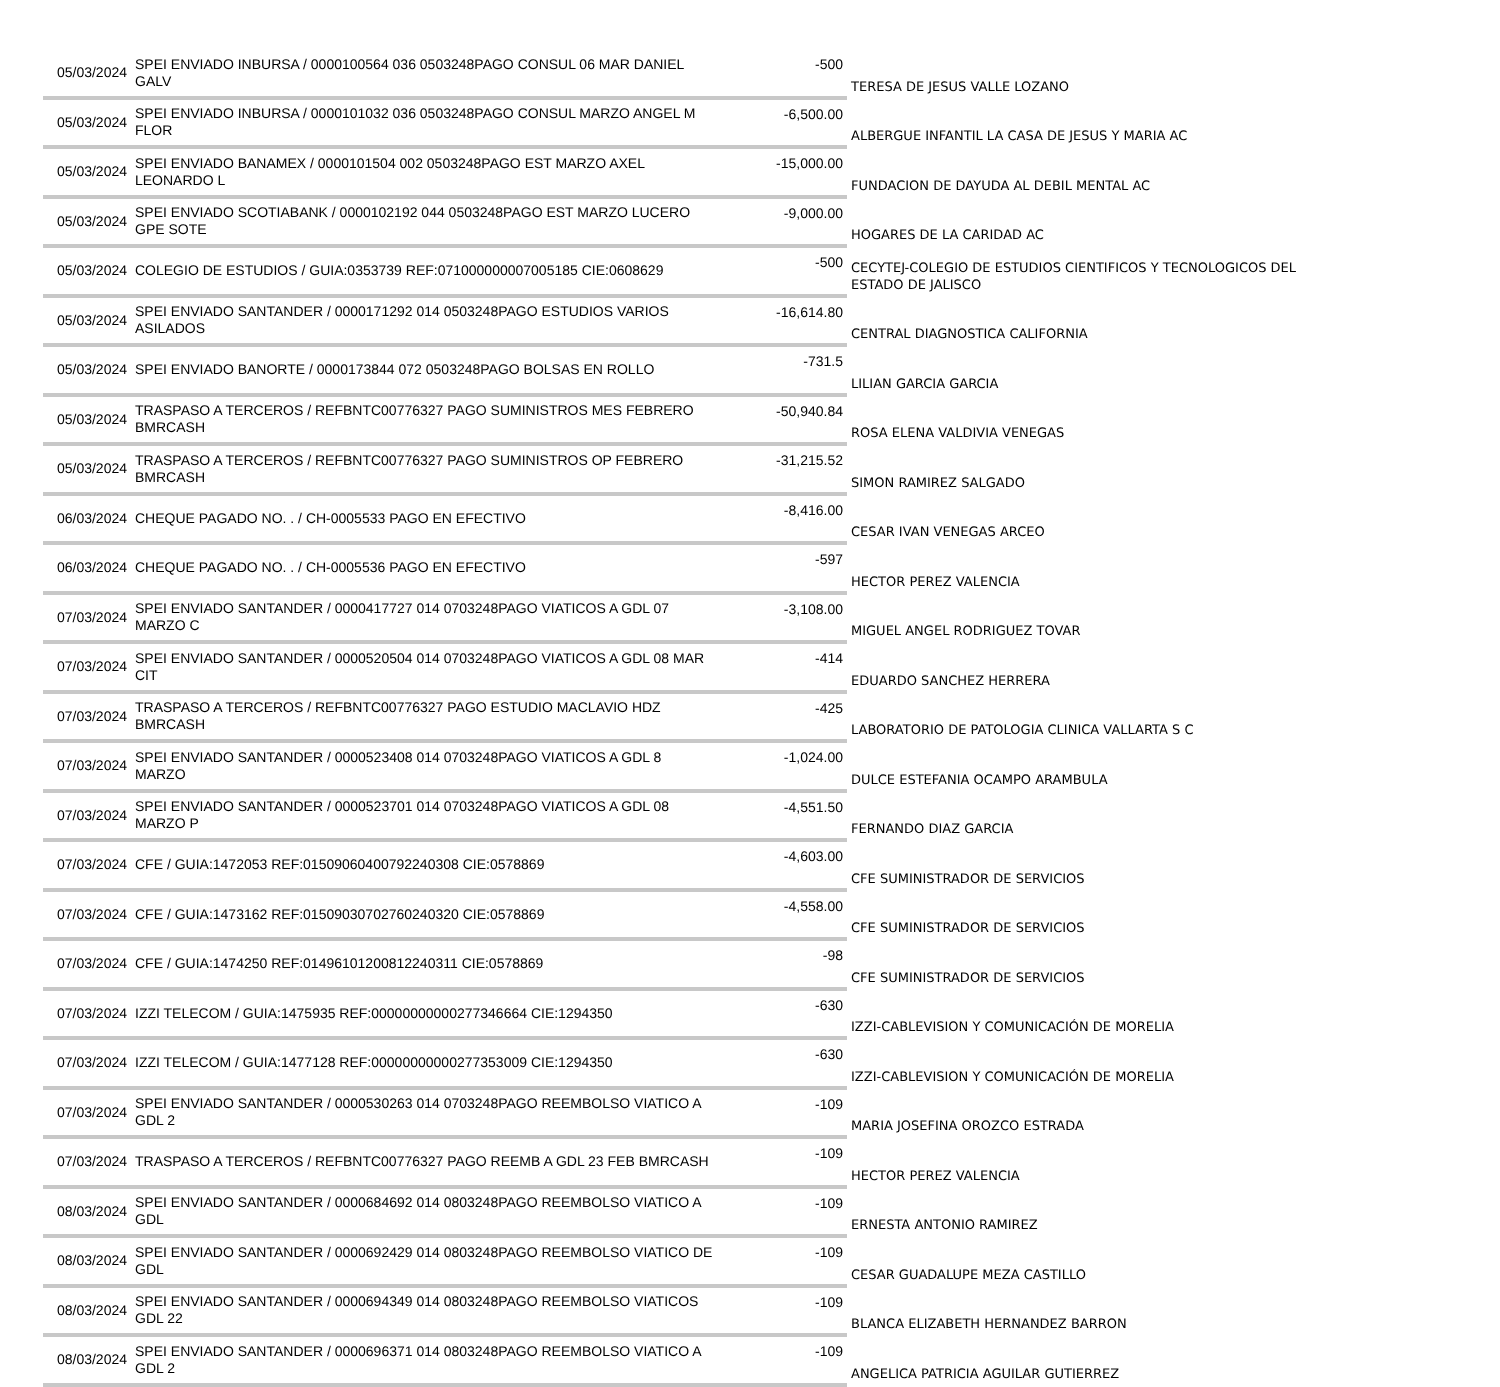| 05/03/2024 | SPEI ENVIADO INBURSA / 0000100564 036 0503248PAGO CONSUL 06 MAR DANIEL GALV | -500 | TERESA DE JESUS VALLE LOZANO |
| 05/03/2024 | SPEI ENVIADO INBURSA / 0000101032 036 0503248PAGO CONSUL MARZO ANGEL M FLOR | -6,500.00 | ALBERGUE INFANTIL LA CASA DE JESUS Y MARIA AC |
| 05/03/2024 | SPEI ENVIADO BANAMEX / 0000101504 002 0503248PAGO EST MARZO AXEL LEONARDO L | -15,000.00 | FUNDACION DE DAYUDA AL DEBIL MENTAL AC |
| 05/03/2024 | SPEI ENVIADO SCOTIABANK / 0000102192 044 0503248PAGO EST MARZO LUCERO GPE SOTE | -9,000.00 | HOGARES DE LA CARIDAD AC |
| 05/03/2024 | COLEGIO DE ESTUDIOS / GUIA:0353739 REF:071000000007005185 CIE:0608629 | -500 | CECYTEJ-COLEGIO DE ESTUDIOS CIENTIFICOS Y TECNOLOGICOS DEL ESTADO DE JALISCO |
| 05/03/2024 | SPEI ENVIADO SANTANDER / 0000171292 014 0503248PAGO ESTUDIOS VARIOS ASILADOS | -16,614.80 | CENTRAL DIAGNOSTICA CALIFORNIA |
| 05/03/2024 | SPEI ENVIADO BANORTE / 0000173844 072 0503248PAGO BOLSAS EN ROLLO | -731.5 | LILIAN GARCIA GARCIA |
| 05/03/2024 | TRASPASO A TERCEROS / REFBNTC00776327 PAGO SUMINISTROS MES FEBRERO BMRCASH | -50,940.84 | ROSA ELENA VALDIVIA VENEGAS |
| 05/03/2024 | TRASPASO A TERCEROS / REFBNTC00776327 PAGO SUMINISTROS OP FEBRERO BMRCASH | -31,215.52 | SIMON RAMIREZ SALGADO |
| 06/03/2024 | CHEQUE PAGADO NO. . / CH-0005533 PAGO EN EFECTIVO | -8,416.00 | CESAR IVAN VENEGAS ARCEO |
| 06/03/2024 | CHEQUE PAGADO NO. . / CH-0005536 PAGO EN EFECTIVO | -597 | HECTOR PEREZ VALENCIA |
| 07/03/2024 | SPEI ENVIADO SANTANDER / 0000417727 014 0703248PAGO VIATICOS A GDL 07 MARZO C | -3,108.00 | MIGUEL ANGEL RODRIGUEZ TOVAR |
| 07/03/2024 | SPEI ENVIADO SANTANDER / 0000520504 014 0703248PAGO VIATICOS A GDL 08 MAR CIT | -414 | EDUARDO SANCHEZ HERRERA |
| 07/03/2024 | TRASPASO A TERCEROS / REFBNTC00776327 PAGO ESTUDIO MACLAVIO HDZ BMRCASH | -425 | LABORATORIO DE PATOLOGIA CLINICA VALLARTA S C |
| 07/03/2024 | SPEI ENVIADO SANTANDER / 0000523408 014 0703248PAGO VIATICOS A GDL 8 MARZO | -1,024.00 | DULCE ESTEFANIA OCAMPO ARAMBULA |
| 07/03/2024 | SPEI ENVIADO SANTANDER / 0000523701 014 0703248PAGO VIATICOS A GDL 08 MARZO P | -4,551.50 | FERNANDO DIAZ GARCIA |
| 07/03/2024 | CFE / GUIA:1472053 REF:01509060400792240308 CIE:0578869 | -4,603.00 | CFE SUMINISTRADOR DE SERVICIOS |
| 07/03/2024 | CFE / GUIA:1473162 REF:01509030702760240320 CIE:0578869 | -4,558.00 | CFE SUMINISTRADOR DE SERVICIOS |
| 07/03/2024 | CFE / GUIA:1474250 REF:01496101200812240311 CIE:0578869 | -98 | CFE SUMINISTRADOR DE SERVICIOS |
| 07/03/2024 | IZZI TELECOM / GUIA:1475935 REF:00000000000277346664 CIE:1294350 | -630 | IZZI-CABLEVISION Y COMUNICACIÓN DE MORELIA |
| 07/03/2024 | IZZI TELECOM / GUIA:1477128 REF:00000000000277353009 CIE:1294350 | -630 | IZZI-CABLEVISION Y COMUNICACIÓN DE MORELIA |
| 07/03/2024 | SPEI ENVIADO SANTANDER / 0000530263 014 0703248PAGO REEMBOLSO VIATICO A GDL 2 | -109 | MARIA JOSEFINA OROZCO ESTRADA |
| 07/03/2024 | TRASPASO A TERCEROS / REFBNTC00776327 PAGO REEMB A GDL 23 FEB BMRCASH | -109 | HECTOR PEREZ VALENCIA |
| 08/03/2024 | SPEI ENVIADO SANTANDER / 0000684692 014 0803248PAGO REEMBOLSO VIATICO A GDL | -109 | ERNESTA ANTONIO RAMIREZ |
| 08/03/2024 | SPEI ENVIADO SANTANDER / 0000692429 014 0803248PAGO REEMBOLSO VIATICO DE GDL | -109 | CESAR GUADALUPE MEZA CASTILLO |
| 08/03/2024 | SPEI ENVIADO SANTANDER / 0000694349 014 0803248PAGO REEMBOLSO VIATICOS GDL 22 | -109 | BLANCA ELIZABETH HERNANDEZ BARRON |
| 08/03/2024 | SPEI ENVIADO SANTANDER / 0000696371 014 0803248PAGO REEMBOLSO VIATICO A GDL 2 | -109 | ANGELICA PATRICIA AGUILAR GUTIERREZ |